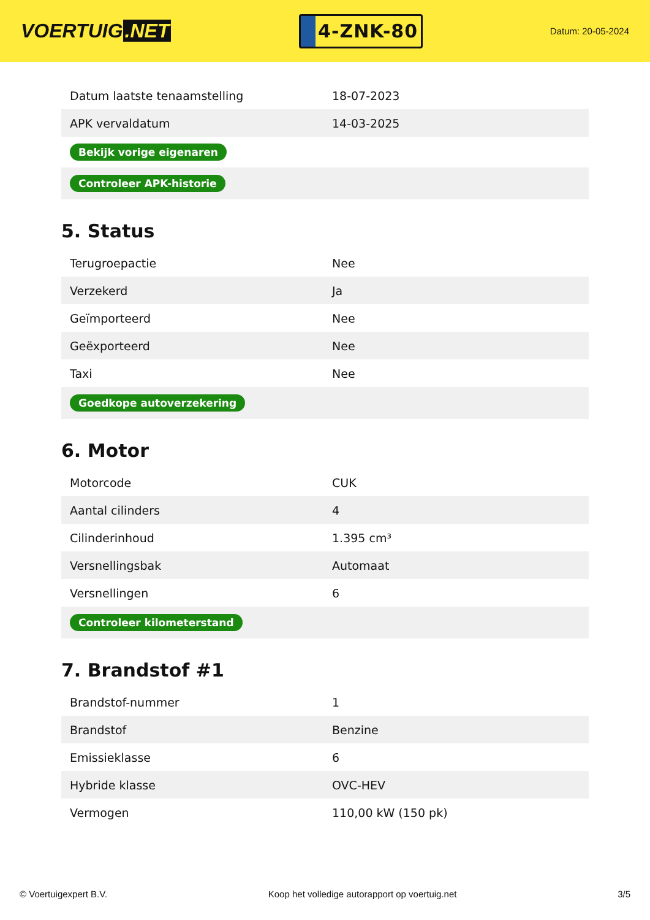VOERTUIG.NET
4-ZNK-80
Datum: 20-05-2024
| Datum laatste tenaamstelling | 18-07-2023 |
| APK vervaldatum | 14-03-2025 |
| Bekijk vorige eigenaren | |
| Controleer APK-historie | |
5. Status
| Terugroepactie | Nee |
| Verzekerd | Ja |
| Geïmporteerd | Nee |
| Geëxporteerd | Nee |
| Taxi | Nee |
| Goedkope autoverzekering | |
6. Motor
| Motorcode | CUK |
| Aantal cilinders | 4 |
| Cilinderinhoud | 1.395 cm³ |
| Versnellingsbak | Automaat |
| Versnellingen | 6 |
| Controleer kilometerstand | |
7. Brandstof #1
| Brandstof-nummer | 1 |
| Brandstof | Benzine |
| Emissieklasse | 6 |
| Hybride klasse | OVC-HEV |
| Vermogen | 110,00 kW (150 pk) |
© Voertuigexpert B.V. Koop het volledige autorapport op voertuig.net 3/5